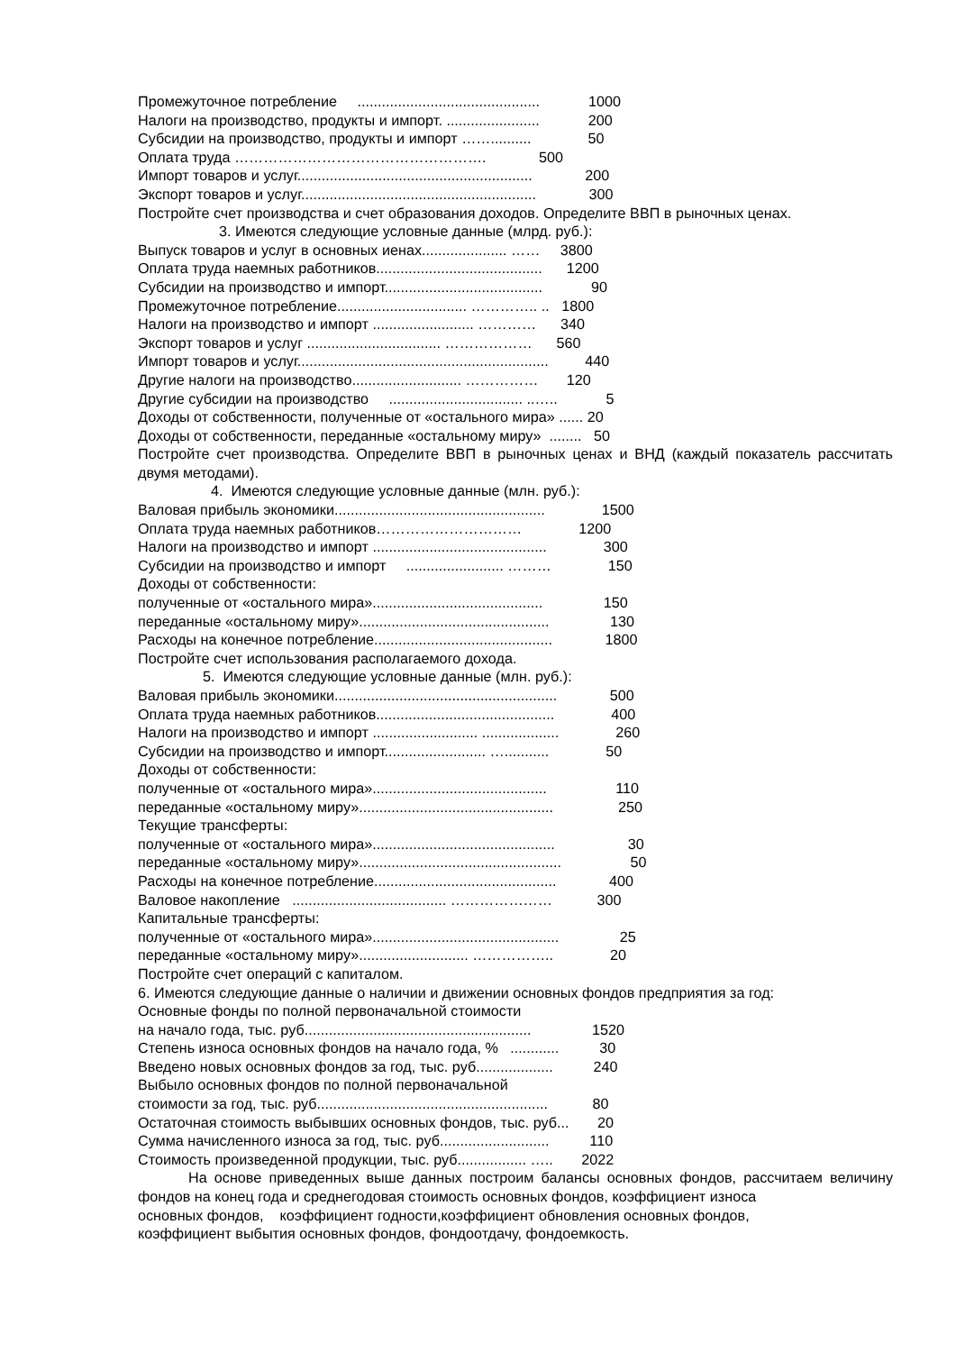Промежуточное потребление ............................................. 1000
Налоги на производство, продукты и импорт. ....................... 200
Субсидии на производство, продукты и импорт …….......... 50
Оплата труда ……………………………………………. 500
Импорт товаров и услуг.......................................................... 200
Экспорт товаров и услуг.......................................................... 300
Постройте счет производства и счет образования доходов. Определите ВВП в рыночных ценах.
3. Имеются следующие условные данные (млрд. руб.):
Выпуск товаров и услуг в основных иенах..................... …… 3800
Оплата труда наемных работников......................................... 1200
Субсидии на производство и импорт....................................... 90
Промежуточное потребление................................ ………….. .. 1800
Налоги на производство и импорт ......................... ………… 340
Экспорт товаров и услуг ................................. ……………… 560
Импорт товаров и услуг.............................................................. 440
Другие налоги на производство........................... …………… 120
Другие субсидии на производство ................................. ..….. 5
Доходы от собственности, полученные от «остального мира» ...... 20
Доходы от собственности, переданные «остальному миру» ........ 50
Постройте счет производства. Определите ВВП в рыночных ценах и ВНД (каждый показатель рассчитать двумя методами).
4. Имеются следующие условные данные (млн. руб.):
Валовая прибыль экономики.................................................... 1500
Оплата труда наемных работников………………………… 1200
Налоги на производство и импорт ........................................... 300
Субсидии на производство и импорт ........................ ……… 150
Доходы от собственности:
полученные от «остального мира».......................................... 150
переданные «остальному миру»............................................... 130
Расходы на конечное потребление............................................ 1800
Постройте счет использования располагаемого дохода.
5. Имеются следующие условные данные (млн. руб.):
Валовая прибыль экономики....................................................... 500
Оплата труда наемных работников............................................ 400
Налоги на производство и импорт .......................... ................... 260
Субсидии на производство и импорт......................... …........... 50
Доходы от собственности:
полученные от «остального мира»........................................... 110
переданные «остальному миру»................................................ 250
Текущие трансферты:
полученные от «остального мира»............................................. 30
переданные «остальному миру».................................................. 50
Расходы на конечное потребление............................................. 400
Валовое накопление ...................................... ………………… 300
Капитальные трансферты:
полученные от «остального мира».............................................. 25
переданные «остальному миру»........................... …………….. 20
Постройте счет операций с капиталом.
6. Имеются следующие данные о наличии и движении основных фондов предприятия за год:
Основные фонды по полной первоначальной стоимости
на начало года, тыс. руб........................................................ 1520
Степень износа основных фондов на начало года, % ............ 30
Введено новых основных фондов за год, тыс. руб................... 240
Выбыло основных фондов по полной первоначальной
стоимости за год, тыс. руб......................................................... 80
Остаточная стоимость выбывших основных фондов, тыс. руб... 20
Сумма начисленного износа за год, тыс. руб........................... 110
Стоимость произведенной продукции, тыс. руб................. ….. 2022
На основе приведенных выше данных построим балансы основных фондов, рассчитаем величину фондов на конец года и среднегодовая стоимость основных фондов, коэффициент износа
основных фондов, коэффициент годности,коэффициент обновления основных фондов,
коэффициент выбытия основных фондов, фондоотдачу, фондоемкость.